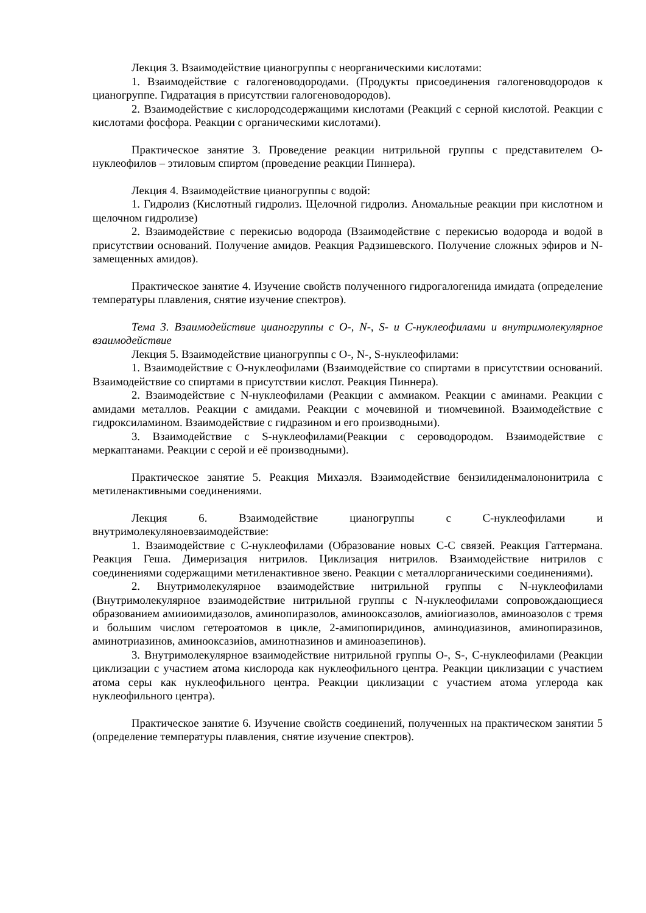Лекция 3. Взаимодействие цианогруппы с неорганическими кислотами:
1. Взаимодействие с галогеноводородами. (Продукты присоединения галогеноводородов к цианогруппе. Гидратация в присутствии галогеноводородов).
2. Взаимодействие с кислородсодержащими кислотами (Реакций с серной кислотой. Реакции с кислотами фосфора. Реакции с органическими кислотами).
Практическое занятие 3. Проведение реакции нитрильной группы с представителем О-нуклеофилов – этиловым спиртом (проведение реакции Пиннера).
Лекция 4. Взаимодействие цианогруппы с водой:
1. Гидролиз (Кислотный гидролиз. Щелочной гидролиз. Аномальные реакции при кислотном и щелочном гидролизе)
2. Взаимодействие с перекисью водорода (Взаимодействие с перекисью водорода и водой в присутствии оснований. Получение амидов. Реакция Радзишевского. Получение сложных эфиров и N-замещенных амидов).
Практическое занятие 4. Изучение свойств полученного гидрогалогенида имидата (определение температуры плавления, снятие изучение спектров).
Тема 3. Взаимодействие цианогруппы с О-, N-, S- и С-нуклеофилами и внутримолекулярное взаимодействие
Лекция 5. Взаимодействие цианогруппы с О-, N-, S-нуклеофилами:
1. Взаимодействие с О-нуклеофилами (Взаимодействие со спиртами в присутствии оснований. Взаимодействие со спиртами в присутствии кислот. Реакция Пиннера).
2. Взаимодействие с N-нуклеофилами (Реакции с аммиаком. Реакции с аминами. Реакции с амидами металлов. Реакции с амидами. Реакции с мочевиной и тиомчевиной. Взаимодействие с гидроксиламином. Взаимодействие с гидразином и его производными).
3. Взаимодействие с S-нуклеофилами(Реакции с сероводородом. Взаимодействие с меркаптанами. Реакции с серой и её производными).
Практическое занятие 5. Реакция Михаэля. Взаимодействие бензилиденмалононитрила с метиленактивными соединениями.
Лекция 6. Взаимодействие цианогруппы с С-нуклеофилами и внутримолекуляноевзаимодействие:
1. Взаимодействие с С-нуклеофилами (Образование новых С-С связей. Реакция Гаттермана. Реакция Геша. Димеризация нитрилов. Циклизация нитрилов. Взаимодействие нитрилов с соединениями содержащими метиленактивное звено. Реакции с металлорганическими соединениями).
2. Внутримолекулярное взаимодействие нитрильной группы с N-нуклеофилами (Внутримолекулярное взаимодействие нитрильной группы с N-нуклеофилами сопровождающиеся образованием амииоимидазолов, аминопиразолов, аминооксазолов, амиiогиазолов, аминоазолов с тремя и большим числом гетероатомов в цикле, 2-амипопиридинов, аминодиазинов, аминопиразинов, аминотриазинов, аминооксазиiов, аминотназинов и аминоазепинов).
3. Внутримолекулярное взаимодействие нитрильной группы О-, S-, С-нуклеофилами (Реакции циклизации с участием атома кислорода как нуклеофильного центра. Реакции циклизации с участием атома серы как нуклеофильного центра. Реакции циклизации с участием атома углерода как нуклеофильного центра).
Практическое занятие 6. Изучение свойств соединений, полученных на практическом занятии 5 (определение температуры плавления, снятие изучение спектров).